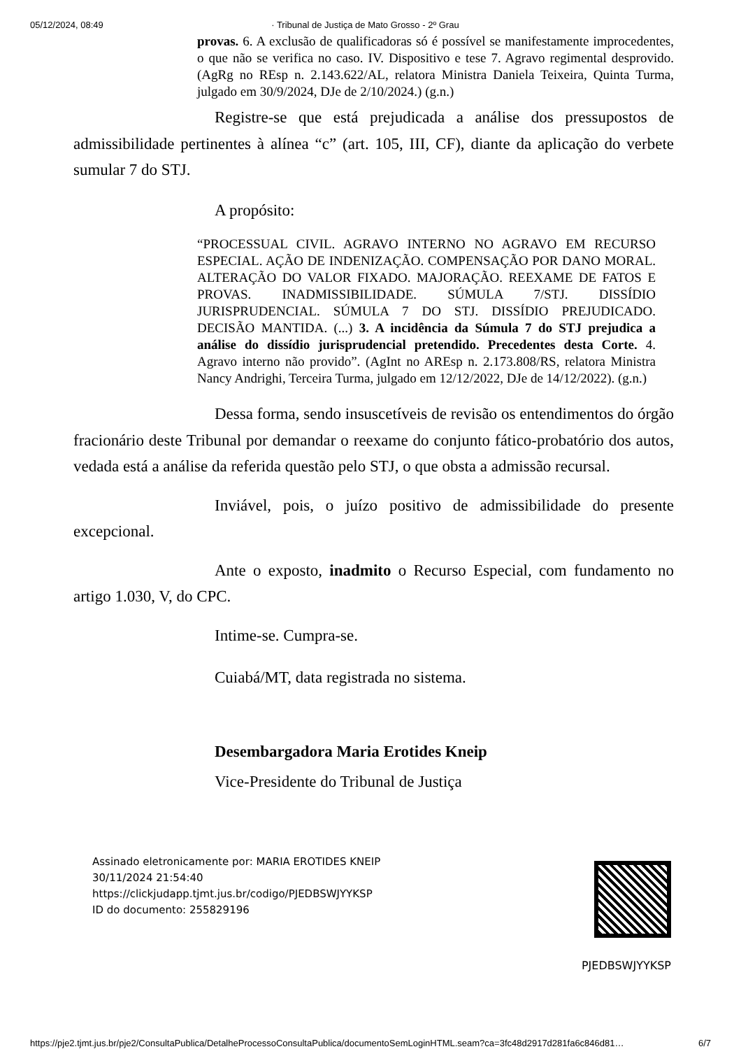05/12/2024, 08:49 · Tribunal de Justiça de Mato Grosso - 2º Grau
provas. 6. A exclusão de qualificadoras só é possível se manifestamente improcedentes, o que não se verifica no caso. IV. Dispositivo e tese 7. Agravo regimental desprovido. (AgRg no REsp n. 2.143.622/AL, relatora Ministra Daniela Teixeira, Quinta Turma, julgado em 30/9/2024, DJe de 2/10/2024.) (g.n.)
Registre-se que está prejudicada a análise dos pressupostos de admissibilidade pertinentes à alínea “c” (art. 105, III, CF), diante da aplicação do verbete sumular 7 do STJ.
A propósito:
“PROCESSUAL CIVIL. AGRAVO INTERNO NO AGRAVO EM RECURSO ESPECIAL. AÇÃO DE INDENIZAÇÃO. COMPENSAÇÃO POR DANO MORAL. ALTERAÇÃO DO VALOR FIXADO. MAJORAÇÃO. REEXAME DE FATOS E PROVAS. INADMISSIBILIDADE. SÚMULA 7/STJ. DISSÍDIO JURISPRUDENCIAL. SÚMULA 7 DO STJ. DISSÍDIO PREJUDICADO. DECISÃO MANTIDA. (...) 3. A incidência da Súmula 7 do STJ prejudica a análise do dissídio jurisprudencial pretendido. Precedentes desta Corte. 4. Agravo interno não provido”. (AgInt no AREsp n. 2.173.808/RS, relatora Ministra Nancy Andrighi, Terceira Turma, julgado em 12/12/2022, DJe de 14/12/2022). (g.n.)
Dessa forma, sendo insuscetíveis de revisão os entendimentos do órgão fracionário deste Tribunal por demandar o reexame do conjunto fático-probatório dos autos, vedada está a análise da referida questão pelo STJ, o que obsta a admissão recursal.
Inviável, pois, o juízo positivo de admissibilidade do presente excepcional.
Ante o exposto, inadmito o Recurso Especial, com fundamento no artigo 1.030, V, do CPC.
Intime-se. Cumpra-se.
Cuiabá/MT, data registrada no sistema.
Desembargadora Maria Erotides Kneip
Vice-Presidente do Tribunal de Justiça
Assinado eletronicamente por: MARIA EROTIDES KNEIP
30/11/2024 21:54:40
https://clickjudapp.tjmt.jus.br/codigo/PJEDBSWJYYKSP
ID do documento: 255829196
PJEDBSWJYYKSP
https://pje2.tjmt.jus.br/pje2/ConsultaPublica/DetalheProcessoConsultaPublica/documentoSemLoginHTML.seam?ca=3fc48d2917d281fa6c846d81… 6/7